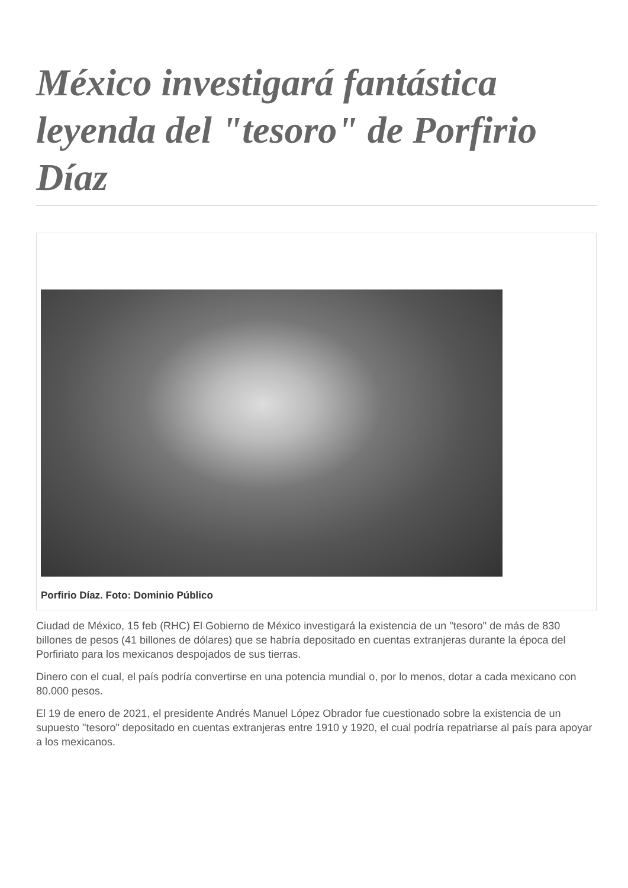México investigará fantástica leyenda del "tesoro" de Porfirio Díaz
Porfirio Díaz. Foto: Dominio Público
Ciudad de México, 15 feb (RHC) El Gobierno de México investigará la existencia de un "tesoro" de más de 830 billones de pesos (41 billones de dólares) que se habría depositado en cuentas extranjeras durante la época del Porfiriato para los mexicanos despojados de sus tierras.
Dinero con el cual, el país podría convertirse en una potencia mundial o, por lo menos, dotar a cada mexicano con 80.000 pesos.
El 19 de enero de 2021, el presidente Andrés Manuel López Obrador fue cuestionado sobre la existencia de un supuesto "tesoro" depositado en cuentas extranjeras entre 1910 y 1920, el cual podría repatriarse al país para apoyar a los mexicanos.